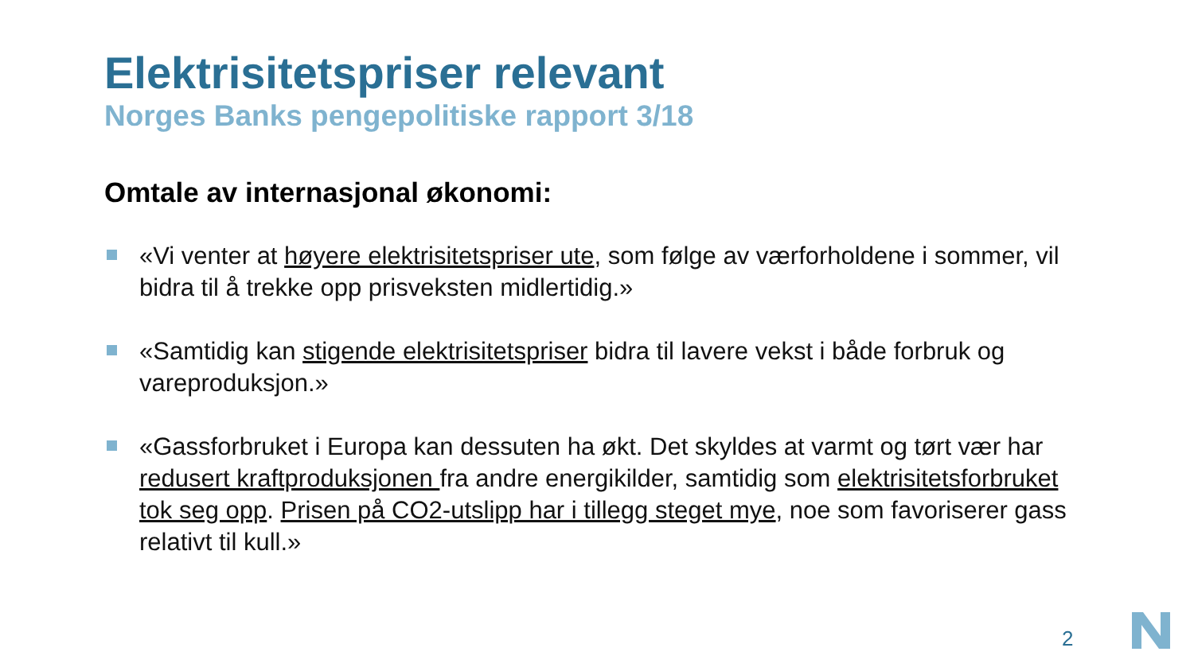Elektrisitetspriser relevant
Norges Banks pengepolitiske rapport 3/18
Omtale av internasjonal økonomi:
«Vi venter at høyere elektrisitetspriser ute, som følge av værforholdene i sommer, vil bidra til å trekke opp prisveksten midlertidig.»
«Samtidig kan stigende elektrisitetspriser bidra til lavere vekst i både forbruk og vareproduksjon.»
«Gassforbruket i Europa kan dessuten ha økt. Det skyldes at varmt og tørt vær har redusert kraftproduksjonen fra andre energikilder, samtidig som elektrisitetsforbruket tok seg opp. Prisen på CO2-utslipp har i tillegg steget mye, noe som favoriserer gass relativt til kull.»
2